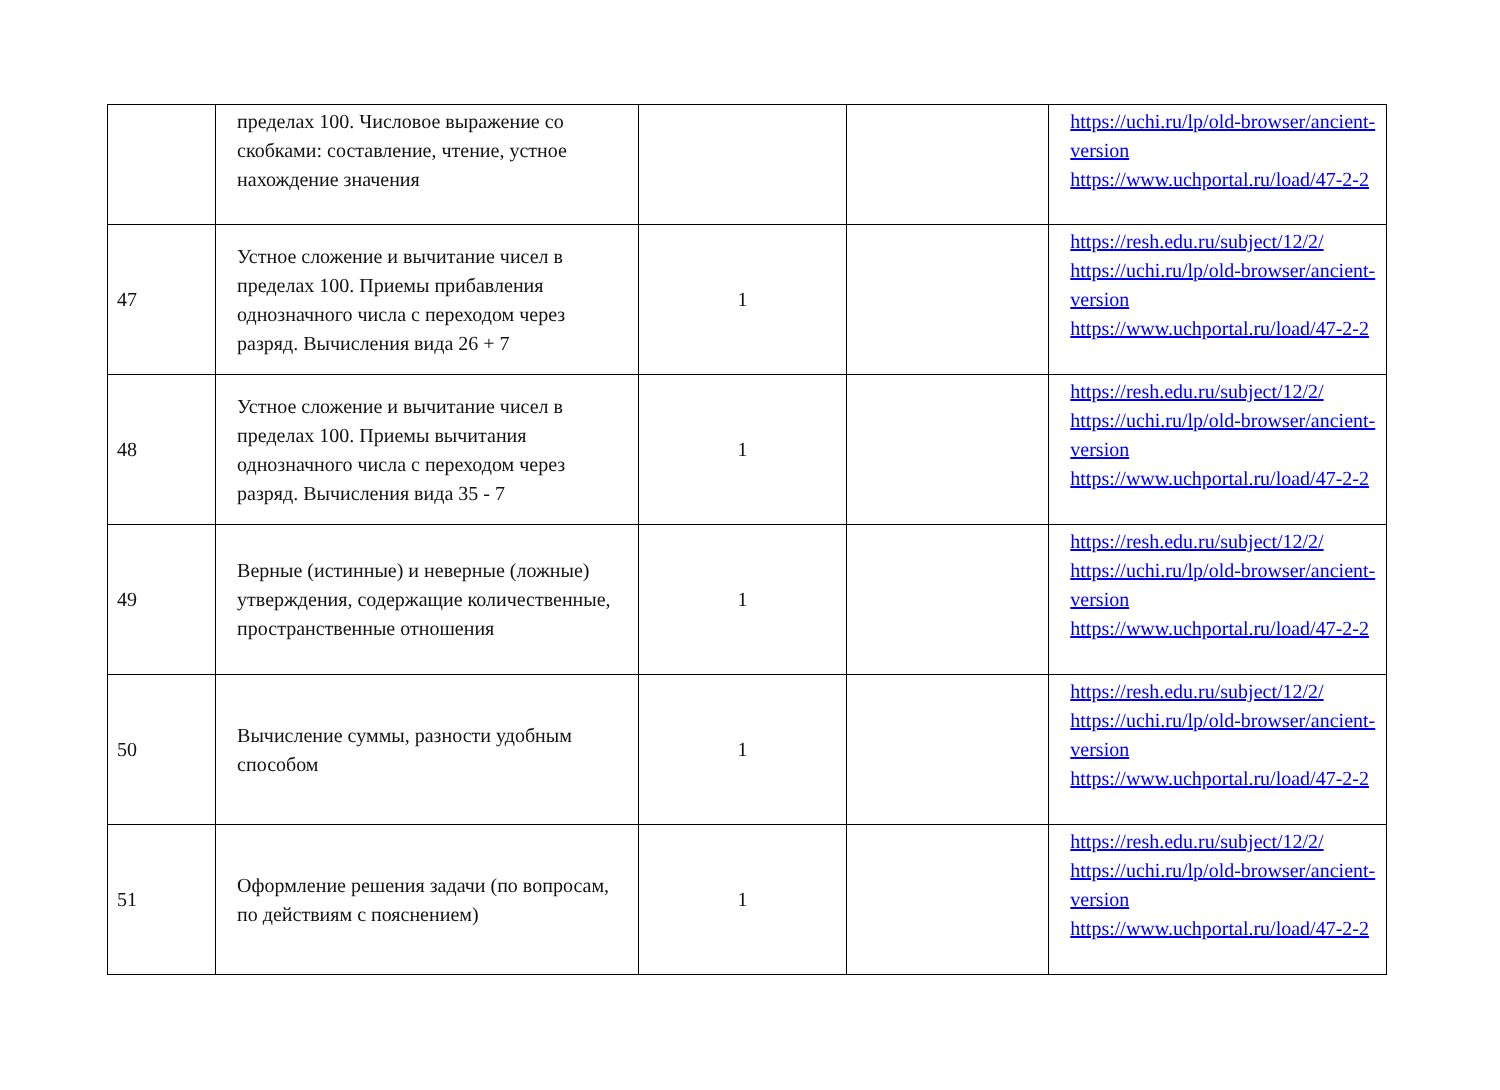| | пределах 100. Числовое выражение со скобками: составление, чтение, устное нахождение значения | | | https://uchi.ru/lp/old-browser/ancient-version https://www.uchportal.ru/load/47-2-2 |
| 47 | Устное сложение и вычитание чисел в пределах 100. Приемы прибавления однозначного числа с переходом через разряд. Вычисления вида 26 + 7 | 1 | | https://resh.edu.ru/subject/12/2/ https://uchi.ru/lp/old-browser/ancient-version https://www.uchportal.ru/load/47-2-2 |
| 48 | Устное сложение и вычитание чисел в пределах 100. Приемы вычитания однозначного числа с переходом через разряд. Вычисления вида 35 - 7 | 1 | | https://resh.edu.ru/subject/12/2/ https://uchi.ru/lp/old-browser/ancient-version https://www.uchportal.ru/load/47-2-2 |
| 49 | Верные (истинные) и неверные (ложные) утверждения, содержащие количественные, пространственные отношения | 1 | | https://resh.edu.ru/subject/12/2/ https://uchi.ru/lp/old-browser/ancient-version https://www.uchportal.ru/load/47-2-2 |
| 50 | Вычисление суммы, разности удобным способом | 1 | | https://resh.edu.ru/subject/12/2/ https://uchi.ru/lp/old-browser/ancient-version https://www.uchportal.ru/load/47-2-2 |
| 51 | Оформление решения задачи (по вопросам, по действиям с пояснением) | 1 | | https://resh.edu.ru/subject/12/2/ https://uchi.ru/lp/old-browser/ancient-version https://www.uchportal.ru/load/47-2-2 |